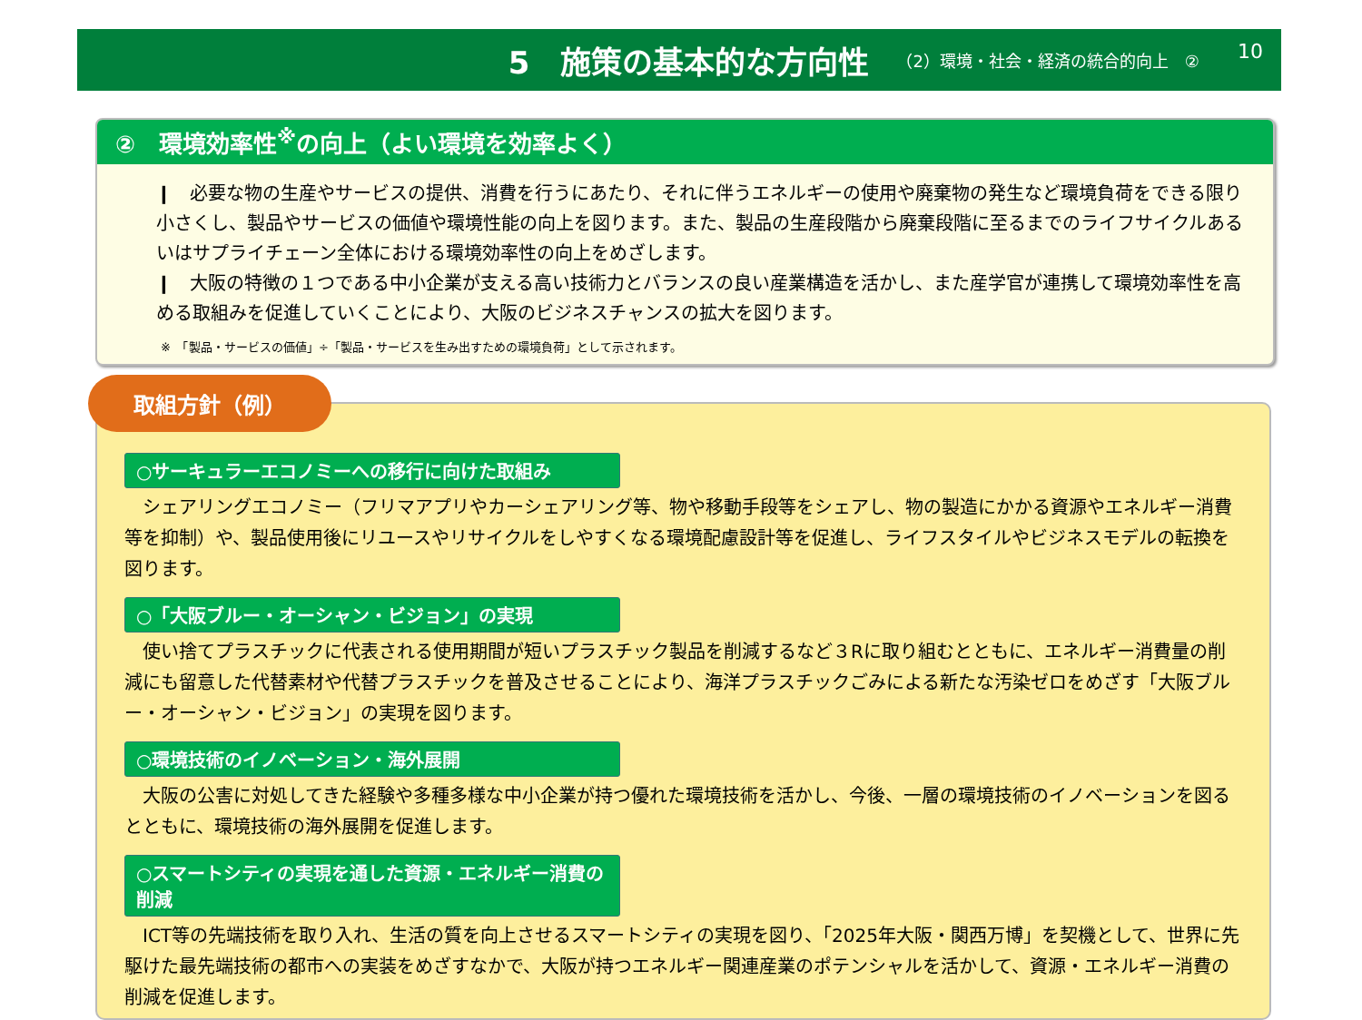5　施策の基本的な方向性
（2）環境・社会・経済の統合的向上　②
10
②　環境効率性<sup>※</sup>の向上（よい環境を効率よく）
❙　必要な物の生産やサービスの提供、消費を行うにあたり、それに伴うエネルギーの使用や廃棄物の発生など環境負荷をできる限り小さくし、製品やサービスの価値や環境性能の向上を図ります。また、製品の生産段階から廃棄段階に至るまでのライフサイクルあるいはサプライチェーン全体における環境効率性の向上をめざします。
❙　大阪の特徴の１つである中小企業が支える高い技術力とバランスの良い産業構造を活かし、また産学官が連携して環境効率性を高める取組みを促進していくことにより、大阪のビジネスチャンスの拡大を図ります。
※　「製品・サービスの価値」÷「製品・サービスを生み出すための環境負荷」として示されます。
取組方針（例）
○サーキュラーエコノミーへの移行に向けた取組み
　シェアリングエコノミー（フリマアプリやカーシェアリング等、物や移動手段等をシェアし、物の製造にかかる資源やエネルギー消費等を抑制）や、製品使用後にリユースやリサイクルをしやすくなる環境配慮設計等を促進し、ライフスタイルやビジネスモデルの転換を図ります。
○「大阪ブルー・オーシャン・ビジョン」の実現
　使い捨てプラスチックに代表される使用期間が短いプラスチック製品を削減するなど３Rに取り組むとともに、エネルギー消費量の削減にも留意した代替素材や代替プラスチックを普及させることにより、海洋プラスチックごみによる新たな汚染ゼロをめざす「大阪ブルー・オーシャン・ビジョン」の実現を図ります。
○環境技術のイノベーション・海外展開
　大阪の公害に対処してきた経験や多種多様な中小企業が持つ優れた環境技術を活かし、今後、一層の環境技術のイノベーションを図るとともに、環境技術の海外展開を促進します。
○スマートシティの実現を通した資源・エネルギー消費の削減
　ICT等の先端技術を取り入れ、生活の質を向上させるスマートシティの実現を図り、「2025年大阪・関西万博」を契機として、世界に先駆けた最先端技術の都市への実装をめざすなかで、大阪が持つエネルギー関連産業のポテンシャルを活かして、資源・エネルギー消費の削減を促進します。